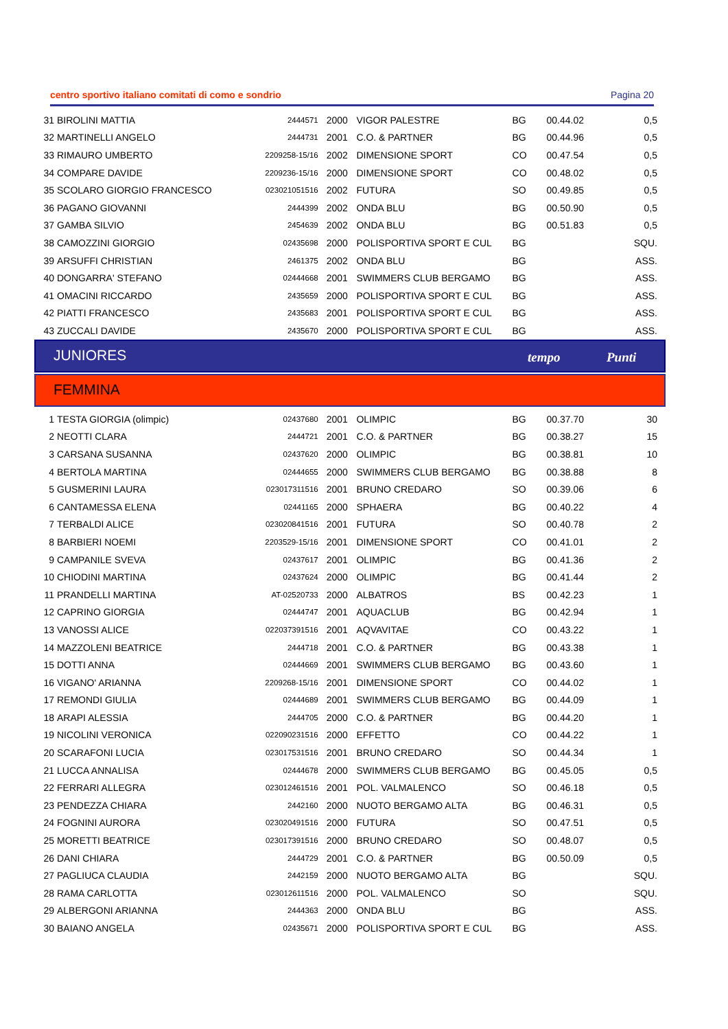centro sportivo italiano comitati di como e sondrio Pagina 20
| 31 | BIROLINI MATTIA | 2444571 | 2000 | VIGOR PALESTRE | BG | 00.44.02 | 0,5 |
| 32 | MARTINELLI ANGELO | 2444731 | 2001 | C.O. & PARTNER | BG | 00.44.96 | 0,5 |
| 33 | RIMAURO UMBERTO | 2209258-15/16 | 2002 | DIMENSIONE SPORT | CO | 00.47.54 | 0,5 |
| 34 | COMPARE DAVIDE | 2209236-15/16 | 2000 | DIMENSIONE SPORT | CO | 00.48.02 | 0,5 |
| 35 | SCOLARO GIORGIO FRANCESCO | 023021051516 | 2002 | FUTURA | SO | 00.49.85 | 0,5 |
| 36 | PAGANO GIOVANNI | 2444399 | 2002 | ONDA BLU | BG | 00.50.90 | 0,5 |
| 37 | GAMBA SILVIO | 2454639 | 2002 | ONDA BLU | BG | 00.51.83 | 0,5 |
| 38 | CAMOZZINI GIORGIO | 02435698 | 2000 | POLISPORTIVA SPORT E CUL | BG | | SQU. |
| 39 | ARSUFFI CHRISTIAN | 2461375 | 2002 | ONDA BLU | BG | | ASS. |
| 40 | DONGARRA' STEFANO | 02444668 | 2001 | SWIMMERS CLUB BERGAMO | BG | | ASS. |
| 41 | OMACINI RICCARDO | 2435659 | 2000 | POLISPORTIVA SPORT E CUL | BG | | ASS. |
| 42 | PIATTI FRANCESCO | 2435683 | 2001 | POLISPORTIVA SPORT E CUL | BG | | ASS. |
| 43 | ZUCCALI DAVIDE | 2435670 | 2000 | POLISPORTIVA SPORT E CUL | BG | | ASS. |
JUNIORES tempo Punti
FEMMINA
| 1 | TESTA GIORGIA (olimpic) | 02437680 | 2001 | OLIMPIC | BG | 00.37.70 | 30 |
| 2 | NEOTTI CLARA | 2444721 | 2001 | C.O. & PARTNER | BG | 00.38.27 | 15 |
| 3 | CARSANA SUSANNA | 02437620 | 2000 | OLIMPIC | BG | 00.38.81 | 10 |
| 4 | BERTOLA MARTINA | 02444655 | 2000 | SWIMMERS CLUB BERGAMO | BG | 00.38.88 | 8 |
| 5 | GUSMERINI LAURA | 023017311516 | 2001 | BRUNO CREDARO | SO | 00.39.06 | 6 |
| 6 | CANTAMESSA ELENA | 02441165 | 2000 | SPHAERA | BG | 00.40.22 | 4 |
| 7 | TERBALDI ALICE | 023020841516 | 2001 | FUTURA | SO | 00.40.78 | 2 |
| 8 | BARBIERI NOEMI | 2203529-15/16 | 2001 | DIMENSIONE SPORT | CO | 00.41.01 | 2 |
| 9 | CAMPANILE SVEVA | 02437617 | 2001 | OLIMPIC | BG | 00.41.36 | 2 |
| 10 | CHIODINI MARTINA | 02437624 | 2000 | OLIMPIC | BG | 00.41.44 | 2 |
| 11 | PRANDELLI MARTINA | AT-02520733 | 2000 | ALBATROS | BS | 00.42.23 | 1 |
| 12 | CAPRINO GIORGIA | 02444747 | 2001 | AQUACLUB | BG | 00.42.94 | 1 |
| 13 | VANOSSI ALICE | 022037391516 | 2001 | AQVAVITAE | CO | 00.43.22 | 1 |
| 14 | MAZZOLENI BEATRICE | 2444718 | 2001 | C.O. & PARTNER | BG | 00.43.38 | 1 |
| 15 | DOTTI ANNA | 02444669 | 2001 | SWIMMERS CLUB BERGAMO | BG | 00.43.60 | 1 |
| 16 | VIGANO' ARIANNA | 2209268-15/16 | 2001 | DIMENSIONE SPORT | CO | 00.44.02 | 1 |
| 17 | REMONDI GIULIA | 02444689 | 2001 | SWIMMERS CLUB BERGAMO | BG | 00.44.09 | 1 |
| 18 | ARAPI ALESSIA | 2444705 | 2000 | C.O. & PARTNER | BG | 00.44.20 | 1 |
| 19 | NICOLINI VERONICA | 022090231516 | 2000 | EFFETTO | CO | 00.44.22 | 1 |
| 20 | SCARAFONI LUCIA | 023017531516 | 2001 | BRUNO CREDARO | SO | 00.44.34 | 1 |
| 21 | LUCCA ANNALISA | 02444678 | 2000 | SWIMMERS CLUB BERGAMO | BG | 00.45.05 | 0,5 |
| 22 | FERRARI ALLEGRA | 023012461516 | 2001 | POL. VALMALENCO | SO | 00.46.18 | 0,5 |
| 23 | PENDEZZA CHIARA | 2442160 | 2000 | NUOTO BERGAMO ALTA | BG | 00.46.31 | 0,5 |
| 24 | FOGNINI AURORA | 023020491516 | 2000 | FUTURA | SO | 00.47.51 | 0,5 |
| 25 | MORETTI BEATRICE | 023017391516 | 2000 | BRUNO CREDARO | SO | 00.48.07 | 0,5 |
| 26 | DANI CHIARA | 2444729 | 2001 | C.O. & PARTNER | BG | 00.50.09 | 0,5 |
| 27 | PAGLIUCA CLAUDIA | 2442159 | 2000 | NUOTO BERGAMO ALTA | BG | | SQU. |
| 28 | RAMA CARLOTTA | 023012611516 | 2000 | POL. VALMALENCO | SO | | SQU. |
| 29 | ALBERGONI ARIANNA | 2444363 | 2000 | ONDA BLU | BG | | ASS. |
| 30 | BAIANO ANGELA | 02435671 | 2000 | POLISPORTIVA SPORT E CUL | BG | | ASS. |